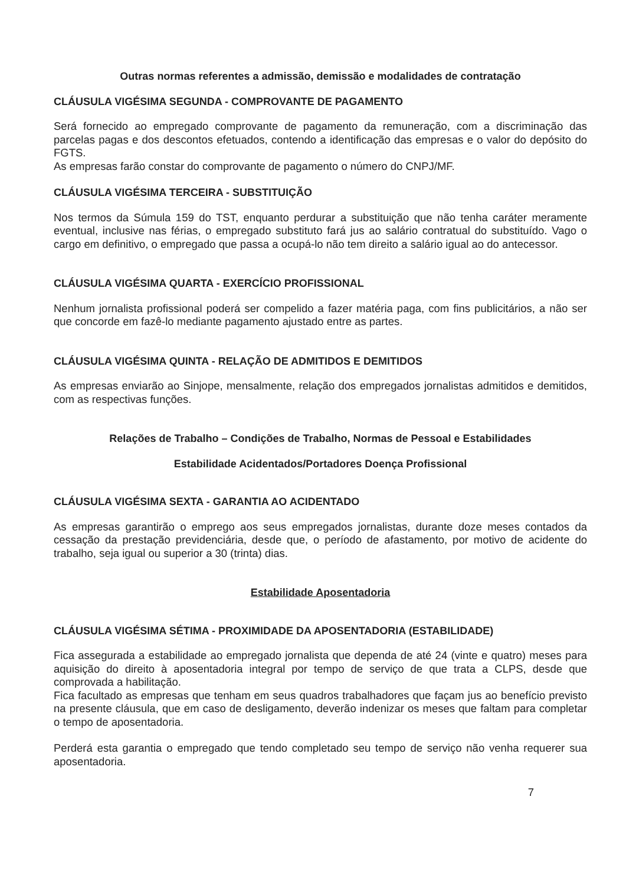Outras normas referentes a admissão, demissão e modalidades de contratação
CLÁUSULA VIGÉSIMA SEGUNDA - COMPROVANTE DE PAGAMENTO
Será fornecido ao empregado comprovante de pagamento da remuneração, com a discriminação das parcelas pagas e dos descontos efetuados, contendo a identificação das empresas e o valor do depósito do FGTS.
As empresas farão constar do comprovante de pagamento o número do CNPJ/MF.
CLÁUSULA VIGÉSIMA TERCEIRA - SUBSTITUIÇÃO
Nos termos da Súmula 159 do TST, enquanto perdurar a substituição que não tenha caráter meramente eventual, inclusive nas férias, o empregado substituto fará jus ao salário contratual do substituído. Vago o cargo em definitivo, o empregado que passa a ocupá-lo não tem direito a salário igual ao do antecessor.
CLÁUSULA VIGÉSIMA QUARTA - EXERCÍCIO PROFISSIONAL
Nenhum jornalista profissional poderá ser compelido a fazer matéria paga, com fins publicitários, a não ser que concorde em fazê-lo mediante pagamento ajustado entre as partes.
CLÁUSULA VIGÉSIMA QUINTA - RELAÇÃO DE ADMITIDOS E DEMITIDOS
As empresas enviarão ao Sinjope, mensalmente, relação dos empregados jornalistas admitidos e demitidos, com as respectivas funções.
Relações de Trabalho – Condições de Trabalho, Normas de Pessoal e Estabilidades
Estabilidade Acidentados/Portadores Doença Profissional
CLÁUSULA VIGÉSIMA SEXTA - GARANTIA AO ACIDENTADO
As empresas garantirão o emprego aos seus empregados jornalistas, durante doze meses contados da cessação da prestação previdenciária, desde que, o período de afastamento, por motivo de acidente do trabalho, seja igual ou superior a 30 (trinta) dias.
Estabilidade Aposentadoria
CLÁUSULA VIGÉSIMA SÉTIMA - PROXIMIDADE DA APOSENTADORIA (ESTABILIDADE)
Fica assegurada a estabilidade ao empregado jornalista que dependa de até 24 (vinte e quatro) meses para aquisição do direito à aposentadoria integral por tempo de serviço de que trata a CLPS, desde que comprovada a habilitação.
Fica facultado as empresas que tenham em seus quadros trabalhadores que façam jus ao benefício previsto na presente cláusula, que em caso de desligamento, deverão indenizar os meses que faltam para completar o tempo de aposentadoria.
Perderá esta garantia o empregado que tendo completado seu tempo de serviço não venha requerer sua aposentadoria.
7